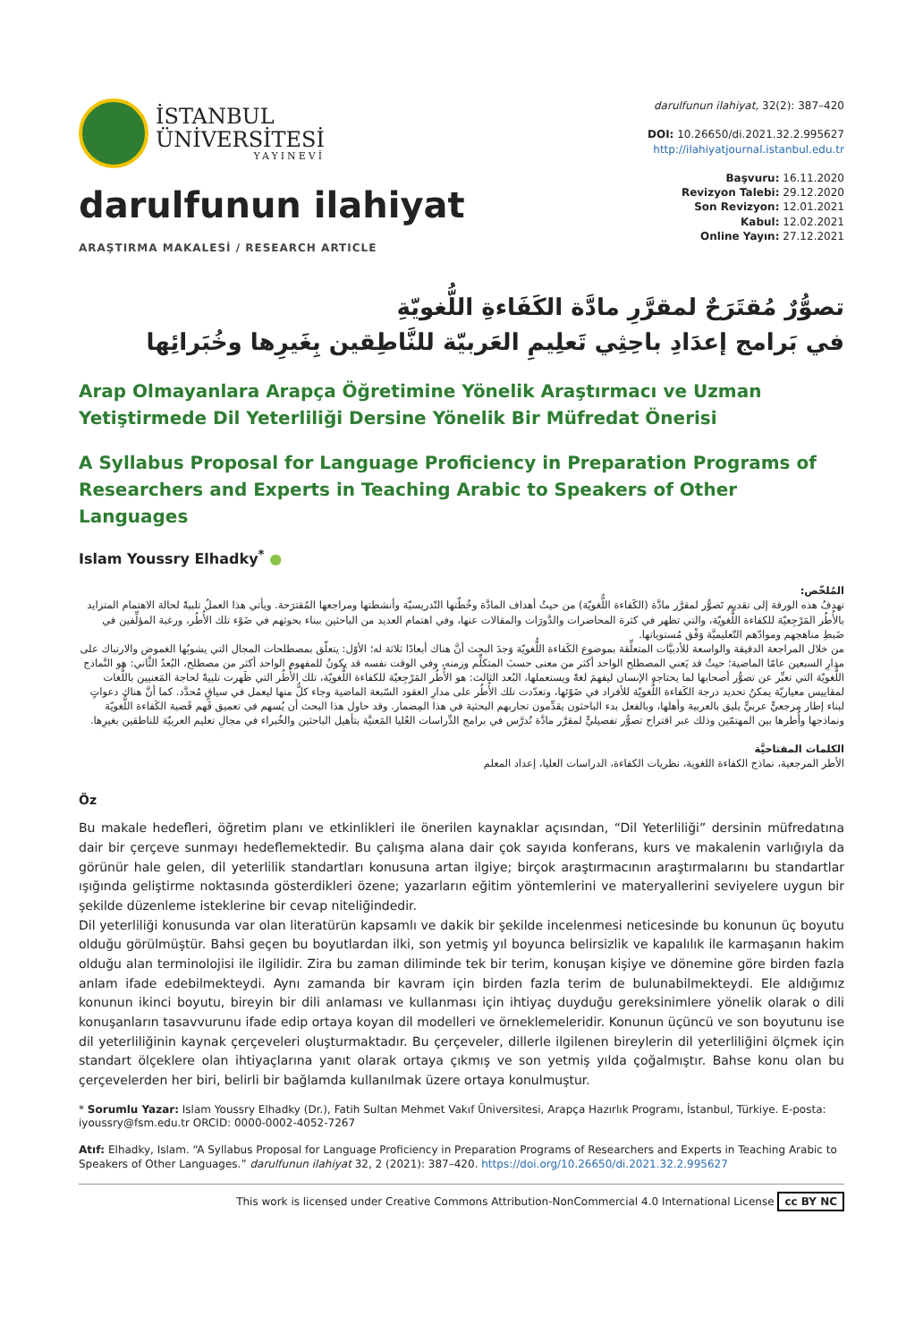İSTANBUL
ÜNİVERSİTESİ
YAYINEVİ
darulfunun ilahiyat
ARAŞTIRMA MAKALESİ / RESEARCH ARTICLE
darulfunun ilahiyat, 32(2): 387–420
DOI: 10.26650/di.2021.32.2.995627
http://ilahiyatjournal.istanbul.edu.tr
Başvuru: 16.11.2020
Revizyon Talebi: 29.12.2020
Son Revizyon: 12.01.2021
Kabul: 12.02.2021
Online Yayın: 27.12.2021
تصوُّرٌ مُقتَرَحٌ لمقرَّرِ مادَّة الكَفَاءةِ اللُّغويّةِ
في بَرامج إعدَادِ باحِثِي تَعلِيمِ العَربيّة للنَّاطِقين بِغَيرِها وخُبَرائِها
Arap Olmayanlara Arapça Öğretimine Yönelik Araştırmacı ve Uzman Yetiştirmede Dil Yeterliliği Dersine Yönelik Bir Müfredat Önerisi
A Syllabus Proposal for Language Proficiency in Preparation Programs of Researchers and Experts in Teaching Arabic to Speakers of Other Languages
Islam Youssry Elhadky<sup>*</sup> ●
المُلخّص:
تهدفُ هذه الورقة إلى تقديم تَصوُّر لمقرَّر مادَّة (الكَفاءة اللُّغويّة) من حيثُ أهداف المادَّة وخُطّتها التّدريسيّة وأنشطتها ومراجعها المُقترَحة. ويأتي هذا العملُ تلبيةً لحالة الاهتمام المتزايد بالأُطُر المَرْجِعيّة للكفاءة اللُّغويّة، والتي تظهر في كثرة المحاضرات والدَّورَات والمقالات عنها، وفي اهتمام العديد من الباحثين ببناء بحوثهم في ضَوْء تلك الأُطُر، ورغبة المؤلِّفين في ضَبطِ مناهجهم وموادّهم التّعليميَّة وَفْق مُستوياتها.
من خلال المراجعة الدقيقة والواسعة للأدبيَّات المتعلِّقة بموضوع الكَفاءة اللُّغويّة وَجدَ البحث أنَّ هناك أبعادًا ثلاثة له؛ الأوّل: يتعلّق بمصطلحات المجال التي يشوبُها الغموض والارتباك على مدارِ السبعين عامًا الماضية؛ حيثُ قد يَعني المصطلح الواحد أكثر من معنى حسبَ المتكلِّم وزمنه، وفي الوقت نفسه قد يكونُ للمفهوم الواحد أكثر من مصطلح، البُعدُ الثَّاني: هو النَّماذج اللُّغويّة التي تعبِّر عن تصوُّر أصحابها لما يحتاجه الإنسان ليفهمَ لغةً ويستعملها، البُعد الثالث: هو الأُطُر المَرْجِعيّة للكفاءة اللُّغويّة، تلك الأُطُر التي ظَهرت تلبيةً لحاجة المَعنيين باللُّغات لمقاييس معياريّة يمكنُ تحديد درجة الكَفاءة اللُّغويّة للأفراد في ضَوْئها، وتعدّدت تلك الأُطُر على مدارِ العقود السّبعة الماضية وجاء كلٌّ منها ليعمل في سياقٍ مُحدَّد. كما أنَّ هناك دعواتٍ لبناء إطار مرجعيٍّ عربيٍّ يليق بالعربية وأهلها، وبالفعل بدء الباحثون يقدِّمون تجاربهم البحثية في هذا المِضمار. وقد حاول هذا البحث أن يُسهم في تعميق فَهم قَضية الكَفاءة اللُّغويّة ونماذجها وأُطرها بين المهتمّين وذلك عبر اقتراح تصوُّر تفصيليٍّ لمقرَّر مادَّة تُدرَّس في برامج الدِّراسات العُليا المَعنيَّة بتأهيل الباحثين والخُبراء في مجالِ تعليم العربيّة للناطقين بغيرِها.
الكلمات المفتاحيَّة
الأطر المرجعية، نماذج الكفاءة اللغوية، نظريات الكفاءة، الدراسات العليا، إعداد المعلم
Öz
Bu makale hedefleri, öğretim planı ve etkinlikleri ile önerilen kaynaklar açısından, “Dil Yeterliliği” dersinin müfredatına dair bir çerçeve sunmayı hedeflemektedir. Bu çalışma alana dair çok sayıda konferans, kurs ve makalenin varlığıyla da görünür hale gelen, dil yeterlilik standartları konusuna artan ilgiye; birçok araştırmacının araştırmalarını bu standartlar ışığında geliştirme noktasında gösterdikleri özene; yazarların eğitim yöntemlerini ve materyallerini seviyelere uygun bir şekilde düzenleme isteklerine bir cevap niteliğindedir.
Dil yeterliliği konusunda var olan literatürün kapsamlı ve dakik bir şekilde incelenmesi neticesinde bu konunun üç boyutu olduğu görülmüştür. Bahsi geçen bu boyutlardan ilki, son yetmiş yıl boyunca belirsizlik ve kapalılık ile karmaşanın hakim olduğu alan terminolojisi ile ilgilidir. Zira bu zaman diliminde tek bir terim, konuşan kişiye ve dönemine göre birden fazla anlam ifade edebilmekteydi. Aynı zamanda bir kavram için birden fazla terim de bulunabilmekteydi. Ele aldığımız konunun ikinci boyutu, bireyin bir dili anlaması ve kullanması için ihtiyaç duyduğu gereksinimlere yönelik olarak o dili konuşanların tasavvurunu ifade edip ortaya koyan dil modelleri ve örneklemeleridir. Konunun üçüncü ve son boyutunu ise dil yeterliliğinin kaynak çerçeveleri oluşturmaktadır. Bu çerçeveler, dillerle ilgilenen bireylerin dil yeterliliğini ölçmek için standart ölçeklere olan ihtiyaçlarına yanıt olarak ortaya çıkmış ve son yetmiş yılda çoğalmıştır. Bahse konu olan bu çerçevelerden her biri, belirli bir bağlamda kullanılmak üzere ortaya konulmuştur.
* Sorumlu Yazar: Islam Youssry Elhadky (Dr.), Fatih Sultan Mehmet Vakıf Üniversitesi, Arapça Hazırlık Programı, İstanbul, Türkiye. E-posta: iyoussry@fsm.edu.tr ORCID: 0000-0002-4052-7267
Atıf: Elhadky, Islam. “A Syllabus Proposal for Language Proficiency in Preparation Programs of Researchers and Experts in Teaching Arabic to Speakers of Other Languages.” darulfunun ilahiyat 32, 2 (2021): 387–420. https://doi.org/10.26650/di.2021.32.2.995627
This work is licensed under Creative Commons Attribution-NonCommercial 4.0 International License cc BY NC